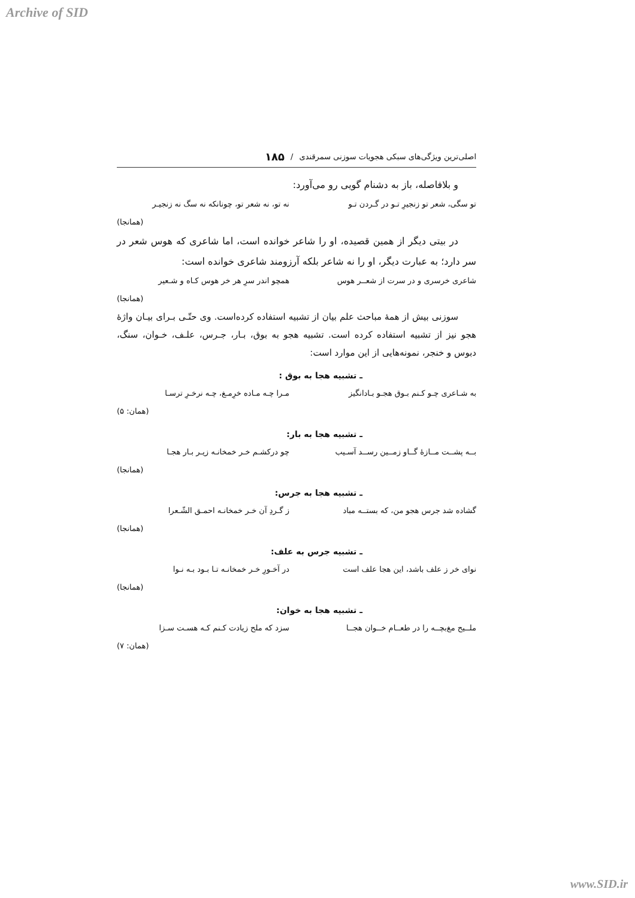Archive of SID
اصلی‌ترین ویژگی‌های سبکی هجویات سوزنی سمرقندی / ۱۸۵
و بلافاصله، باز به دشنام گویی رو می‌آورد:
تو سگی، شعر تو زنجیرِ تـو در گـردن تـو نه تو، نه شعر تو، چونانکه نه سگ نه زنجیـر
(همانجا)
در بیتی دیگر از همین قصیده، او را شاعر خوانده است، اما شاعری که هوس شعر در سر دارد؛ به عبارت دیگر، او را نه شاعر بلکه آرزومند شاعری خوانده است:
شاعری خرسری و در سرت از شعــر هوس همچو اندر سرِ هر خر هوس کـاه و شـعیر
(همانجا)
سوزنی بیش از همهٔ مباحث علم بیان از تشبیه استفاده کرده‌است. وی حتّـی بـرای بیـان واژهٔ هجو نیز از تشبیه استفاده کرده است. تشبیه هجو به بوق، بـار، جـرس، علـف، خـوان، سنگ، دبوس و خنجر، نمونه‌هایی از این موارد است:
ـ تشبیه هجا به بوق :
به شـاعری چـو کـنم بـوق هجـو بـادانگیز مـرا چـه مـاده خرِمـغ، چـه نرخـرِ ترسـا
(همان: ۵)
ـ تشبیه هجا به بار:
بــه پشــت مــازهٔ گــاو زمــین رســد آسـیب چو درکشـم خـر خمخانـه زیـر بـار هجـا
(همانجا)
ـ تشبیه هجا به جرس:
گشاده شد جرس هجو من، که بستــه مباد ز گـردِ آن خـر خمخانـه احمـق الشّـعرا
(همانجا)
ـ تشبیه جرس به علف:
نوای خر ز علف باشد، این هجا علف است در آخـورِ خـر خمخانـه تـا بـود بـه نـوا
(همانجا)
ـ تشبیه هجا به خوان:
ملــیح مغ‌بچــه را در طعــام خــوان هجــا سزد که ملح زیادت کـنم کـه هسـت سـزا
(همان: ۷)
www.SID.ir